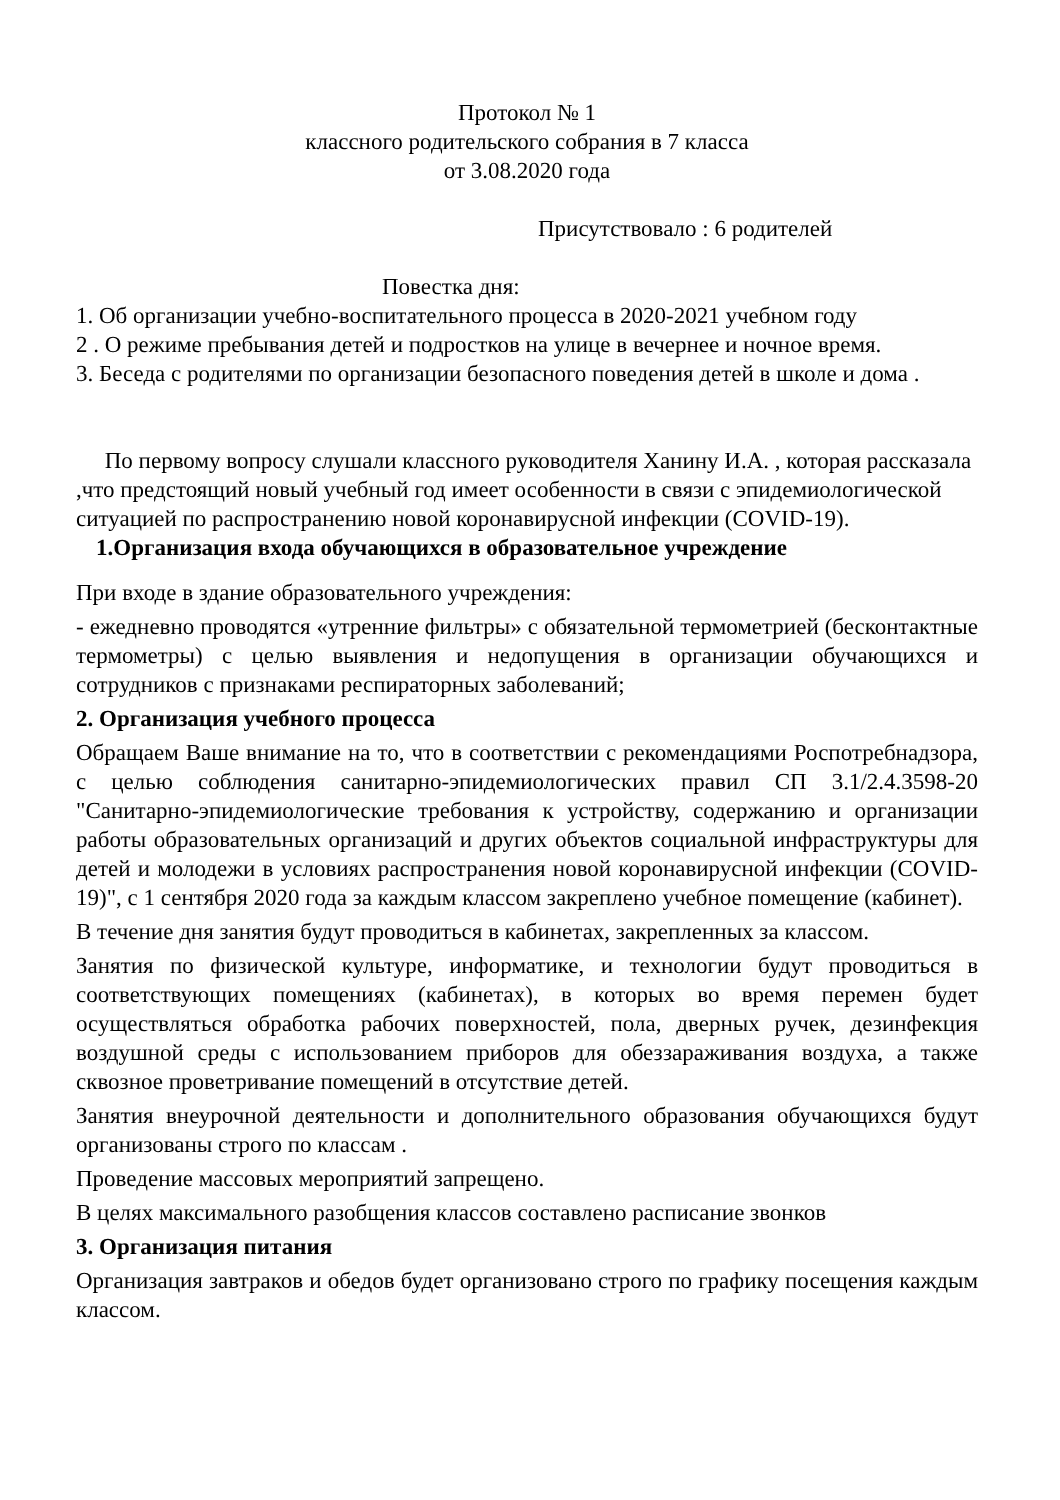Протокол № 1
классного родительского собрания в 7 класса
от 3.08.2020 года
Присутствовало : 6 родителей
Повестка дня:
1. Об организации учебно-воспитательного процесса в 2020-2021 учебном году
2 . О режиме пребывания детей и подростков на улице в вечернее и ночное время.
3. Беседа с родителями по организации безопасного поведения детей в школе и дома .
По первому вопросу слушали классного руководителя Ханину И.А. , которая рассказала ,что предстоящий новый учебный год имеет особенности в связи с эпидемиологической ситуацией по распространению новой коронавирусной инфекции (COVID-19).
1.Организация входа обучающихся в образовательное учреждение
При входе в здание образовательного учреждения:
- ежедневно проводятся «утренние фильтры» с обязательной термометрией (бесконтактные термометры) с целью выявления и недопущения в организации обучающихся и сотрудников с признаками респираторных заболеваний;
2. Организация учебного процесса
Обращаем Ваше внимание на то, что в соответствии с рекомендациями Роспотребнадзора, с целью соблюдения санитарно-эпидемиологических правил СП 3.1/2.4.3598-20 "Санитарно-эпидемиологические требования к устройству, содержанию и организации работы образовательных организаций и других объектов социальной инфраструктуры для детей и молодежи в условиях распространения новой коронавирусной инфекции (COVID-19)", с 1 сентября 2020 года за каждым классом закреплено учебное помещение (кабинет).
В течение дня занятия будут проводиться в кабинетах, закрепленных за классом.
Занятия по физической культуре, информатике, и технологии будут проводиться в соответствующих помещениях (кабинетах), в которых во время перемен будет осуществляться обработка рабочих поверхностей, пола, дверных ручек, дезинфекция воздушной среды с использованием приборов для обеззараживания воздуха, а также сквозное проветривание помещений в отсутствие детей.
Занятия внеурочной деятельности и дополнительного образования обучающихся будут организованы строго по классам .
Проведение массовых мероприятий запрещено.
В целях максимального разобщения классов составлено расписание звонков
3. Организация питания
Организация завтраков и обедов будет организовано строго по графику посещения каждым классом.